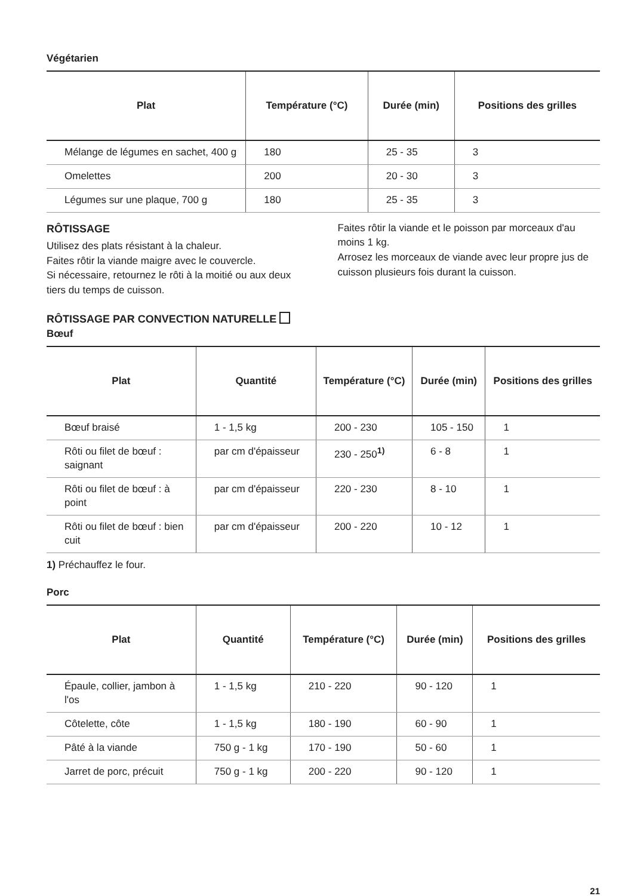Végétarien
| Plat | Température (°C) | Durée (min) | Positions des grilles |
| --- | --- | --- | --- |
| Mélange de légumes en sachet, 400 g | 180 | 25 - 35 | 3 |
| Omelettes | 200 | 20 - 30 | 3 |
| Légumes sur une plaque, 700 g | 180 | 25 - 35 | 3 |
RÔTISSAGE
Utilisez des plats résistant à la chaleur.
Faites rôtir la viande maigre avec le couvercle.
Si nécessaire, retournez le rôti à la moitié ou aux deux tiers du temps de cuisson.
Faites rôtir la viande et le poisson par morceaux d'au moins 1 kg.
Arrosez les morceaux de viande avec leur propre jus de cuisson plusieurs fois durant la cuisson.
RÔTISSAGE PAR CONVECTION NATURELLE
Bœuf
| Plat | Quantité | Température (°C) | Durée (min) | Positions des grilles |
| --- | --- | --- | --- | --- |
| Bœuf braisé | 1 - 1,5 kg | 200 - 230 | 105 - 150 | 1 |
| Rôti ou filet de bœuf : saignant | par cm d'épaisseur | 230 - 250<sup>1)</sup> | 6 - 8 | 1 |
| Rôti ou filet de bœuf : à point | par cm d'épaisseur | 220 - 230 | 8 - 10 | 1 |
| Rôti ou filet de bœuf : bien cuit | par cm d'épaisseur | 200 - 220 | 10 - 12 | 1 |
1) Préchauffez le four.
Porc
| Plat | Quantité | Température (°C) | Durée (min) | Positions des grilles |
| --- | --- | --- | --- | --- |
| Épaule, collier, jambon à l'os | 1 - 1,5 kg | 210 - 220 | 90 - 120 | 1 |
| Côtelette, côte | 1 - 1,5 kg | 180 - 190 | 60 - 90 | 1 |
| Pâté à la viande | 750 g - 1 kg | 170 - 190 | 50 - 60 | 1 |
| Jarret de porc, précuit | 750 g - 1 kg | 200 - 220 | 90 - 120 | 1 |
21